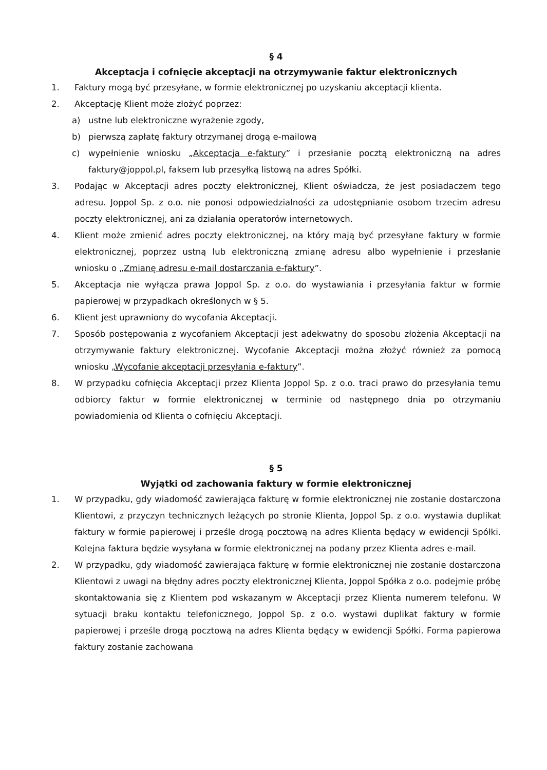§ 4
Akceptacja i cofnięcie akceptacji na otrzymywanie faktur elektronicznych
1. Faktury mogą być przesyłane, w formie elektronicznej po uzyskaniu akceptacji klienta.
2. Akceptację Klient może złożyć poprzez:
a) ustne lub elektroniczne wyrażenie zgody,
b) pierwszą zapłatę faktury otrzymanej drogą e-mailową
c) wypełnienie wniosku „Akceptacja e-faktury” i przesłanie pocztą elektroniczną na adres faktury@joppol.pl, faksem lub przesyłką listową na adres Spółki.
3. Podając w Akceptacji adres poczty elektronicznej, Klient oświadcza, że jest posiadaczem tego adresu. Joppol Sp. z o.o. nie ponosi odpowiedzialności za udostępnianie osobom trzecim adresu poczty elektronicznej, ani za działania operatorów internetowych.
4. Klient może zmienić adres poczty elektronicznej, na który mają być przesyłane faktury w formie elektronicznej, poprzez ustną lub elektroniczną zmianę adresu albo wypełnienie i przesłanie wniosku o „Zmianę adresu e-mail dostarczania e-faktury”.
5. Akceptacja nie wyłącza prawa Joppol Sp. z o.o. do wystawiania i przesyłania faktur w formie papierowej w przypadkach określonych w § 5.
6. Klient jest uprawniony do wycofania Akceptacji.
7. Sposób postępowania z wycofaniem Akceptacji jest adekwatny do sposobu złożenia Akceptacji na otrzymywanie faktury elektronicznej. Wycofanie Akceptacji można złożyć również za pomocą wniosku „Wycofanie akceptacji przesyłania e-faktury”.
8. W przypadku cofnięcia Akceptacji przez Klienta Joppol Sp. z o.o. traci prawo do przesyłania temu odbiorcy faktur w formie elektronicznej w terminie od następnego dnia po otrzymaniu powiadomienia od Klienta o cofnięciu Akceptacji.
§ 5
Wyjątki od zachowania faktury w formie elektronicznej
1. W przypadku, gdy wiadomość zawierająca fakturę w formie elektronicznej nie zostanie dostarczona Klientowi, z przyczyn technicznych leżących po stronie Klienta, Joppol Sp. z o.o. wystawia duplikat faktury w formie papierowej i prześle drogą pocztową na adres Klienta będący w ewidencji Spółki. Kolejna faktura będzie wysyłana w formie elektronicznej na podany przez Klienta adres e-mail.
2. W przypadku, gdy wiadomość zawierająca fakturę w formie elektronicznej nie zostanie dostarczona Klientowi z uwagi na błędny adres poczty elektronicznej Klienta, Joppol Spółka z o.o. podejmie próbę skontaktowania się z Klientem pod wskazanym w Akceptacji przez Klienta numerem telefonu. W sytuacji braku kontaktu telefonicznego, Joppol Sp. z o.o. wystawi duplikat faktury w formie papierowej i prześle drogą pocztową na adres Klienta będący w ewidencji Spółki. Forma papierowa faktury zostanie zachowana